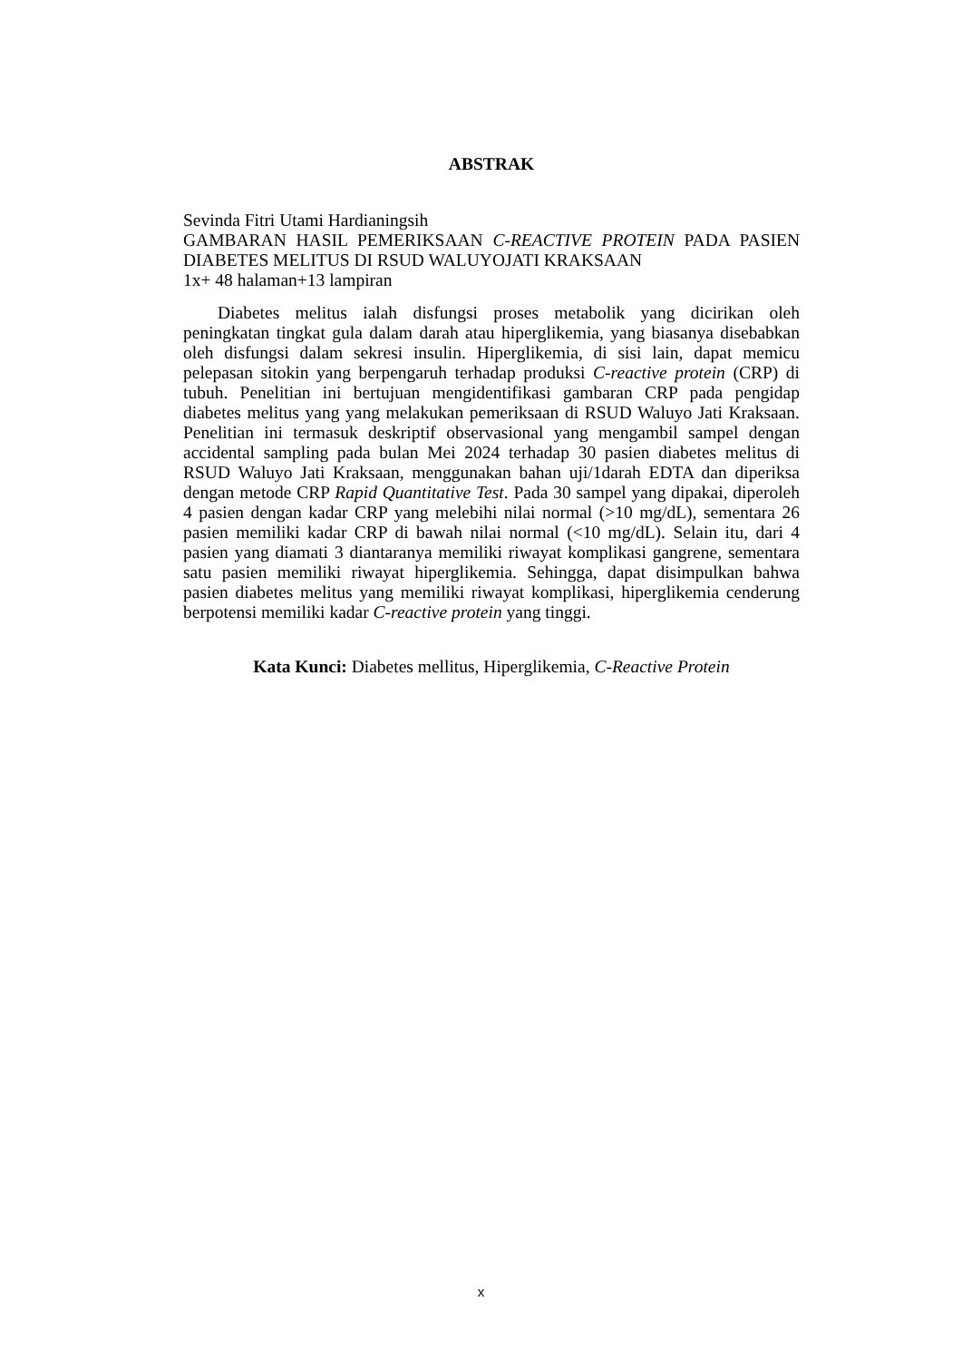ABSTRAK
Sevinda Fitri Utami Hardianingsih
GAMBARAN HASIL PEMERIKSAAN C-REACTIVE PROTEIN PADA PASIEN DIABETES MELITUS DI RSUD WALUYOJATI KRAKSAAN
1x+ 48 halaman+13 lampiran
Diabetes melitus ialah disfungsi proses metabolik yang dicirikan oleh peningkatan tingkat gula dalam darah atau hiperglikemia, yang biasanya disebabkan oleh disfungsi dalam sekresi insulin. Hiperglikemia, di sisi lain, dapat memicu pelepasan sitokin yang berpengaruh terhadap produksi C-reactive protein (CRP) di tubuh. Penelitian ini bertujuan mengidentifikasi gambaran CRP pada pengidap diabetes melitus yang yang melakukan pemeriksaan di RSUD Waluyo Jati Kraksaan. Penelitian ini termasuk deskriptif observasional yang mengambil sampel dengan accidental sampling pada bulan Mei 2024 terhadap 30 pasien diabetes melitus di RSUD Waluyo Jati Kraksaan, menggunakan bahan uji/1darah EDTA dan diperiksa dengan metode CRP Rapid Quantitative Test. Pada 30 sampel yang dipakai, diperoleh 4 pasien dengan kadar CRP yang melebihi nilai normal (>10 mg/dL), sementara 26 pasien memiliki kadar CRP di bawah nilai normal (<10 mg/dL). Selain itu, dari 4 pasien yang diamati 3 diantaranya memiliki riwayat komplikasi gangrene, sementara satu pasien memiliki riwayat hiperglikemia. Sehingga, dapat disimpulkan bahwa pasien diabetes melitus yang memiliki riwayat komplikasi, hiperglikemia cenderung berpotensi memiliki kadar C-reactive protein yang tinggi.
Kata Kunci: Diabetes mellitus, Hiperglikemia, C-Reactive Protein
x